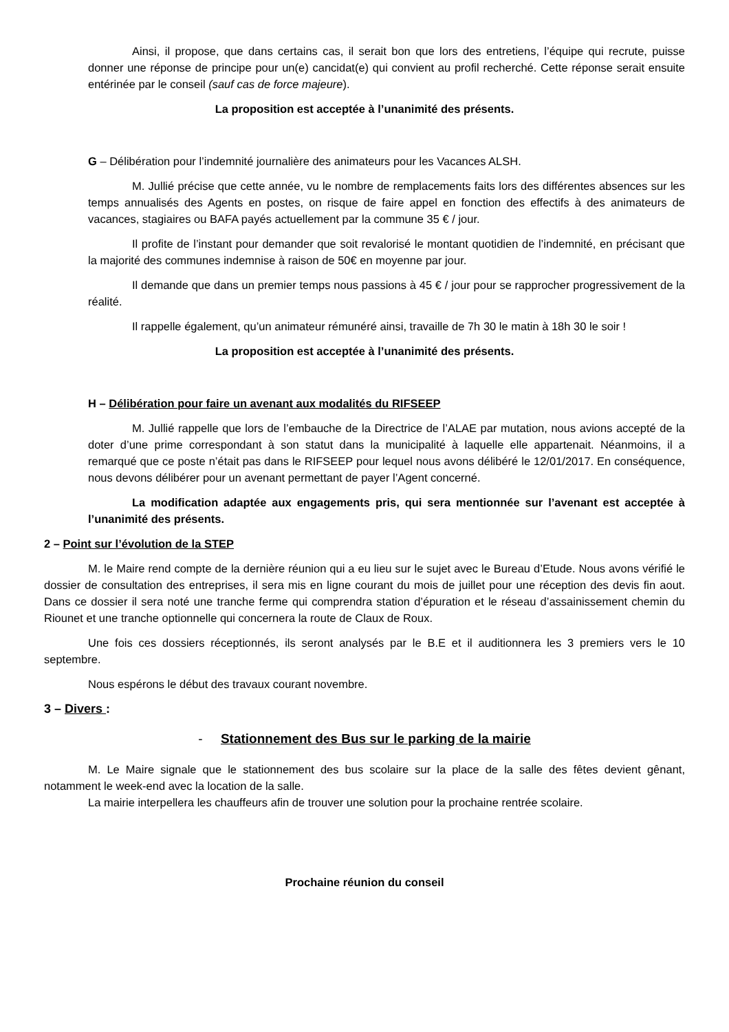Ainsi, il propose, que dans certains cas, il serait bon que lors des entretiens, l’équipe qui recrute, puisse donner une réponse de principe pour un(e) cancidat(e) qui convient au profil recherché. Cette réponse serait ensuite entérinée par le conseil (sauf cas de force majeure).
La proposition est acceptée à l’unanimité des présents.
G – Délibération pour l’indemnité journalière des animateurs pour les Vacances ALSH.
M. Jullié précise que cette année, vu le nombre de remplacements faits lors des différentes absences sur les temps annualisés des Agents en postes, on risque de faire appel en fonction des effectifs à des animateurs de vacances, stagiaires ou BAFA payés actuellement par la commune 35 € / jour.
Il profite de l’instant pour demander que soit revalorisé le montant quotidien de l’indemnité, en précisant que la majorité des communes indemnise à raison de 50€ en moyenne par jour.
Il demande que dans un premier temps nous passions à 45 € / jour pour se rapprocher progressivement de la réalité.
Il rappelle également, qu’un animateur rémunéré ainsi, travaille de 7h 30 le matin à 18h 30 le soir !
La proposition est acceptée à l’unanimité des présents.
H – Délibération pour faire un avenant aux modalités du RIFSEEP
M. Jullié rappelle que lors de l’embauche de la Directrice de l’ALAE par mutation, nous avions accepté de la doter d’une prime correspondant à son statut dans la municipalité à laquelle elle appartenait. Néanmoins, il a remarqué que ce poste n’était pas dans le RIFSEEP pour lequel nous avons délibéré le 12/01/2017. En conséquence, nous devons délibérer pour un avenant permettant de payer l’Agent concerné.
La modification adaptée aux engagements pris, qui sera mentionnée sur l’avenant est acceptée à l’unanimité des présents.
2 – Point sur l’évolution de la STEP
M. le Maire rend compte de la dernière réunion qui a eu lieu sur le sujet avec le Bureau d’Etude. Nous avons vérifié le dossier de consultation des entreprises, il sera mis en ligne courant du mois de juillet pour une réception des devis fin aout. Dans ce dossier il sera noté une tranche ferme qui comprendra station d’épuration et le réseau d’assainissement chemin du Riounet et une tranche optionnelle qui concernera la route de Claux de Roux.
Une fois ces dossiers réceptionnés, ils seront analysés par le B.E et il auditionnera les 3 premiers vers le 10 septembre.
Nous espérons le début des travaux courant novembre.
3 – Divers :
- Stationnement des Bus sur le parking de la mairie
M. Le Maire signale que le stationnement des bus scolaire sur la place de la salle des fêtes devient gênant, notamment le week-end avec la location de la salle.
La mairie interpellera les chauffeurs afin de trouver une solution pour la prochaine rentrée scolaire.
Prochaine réunion du conseil